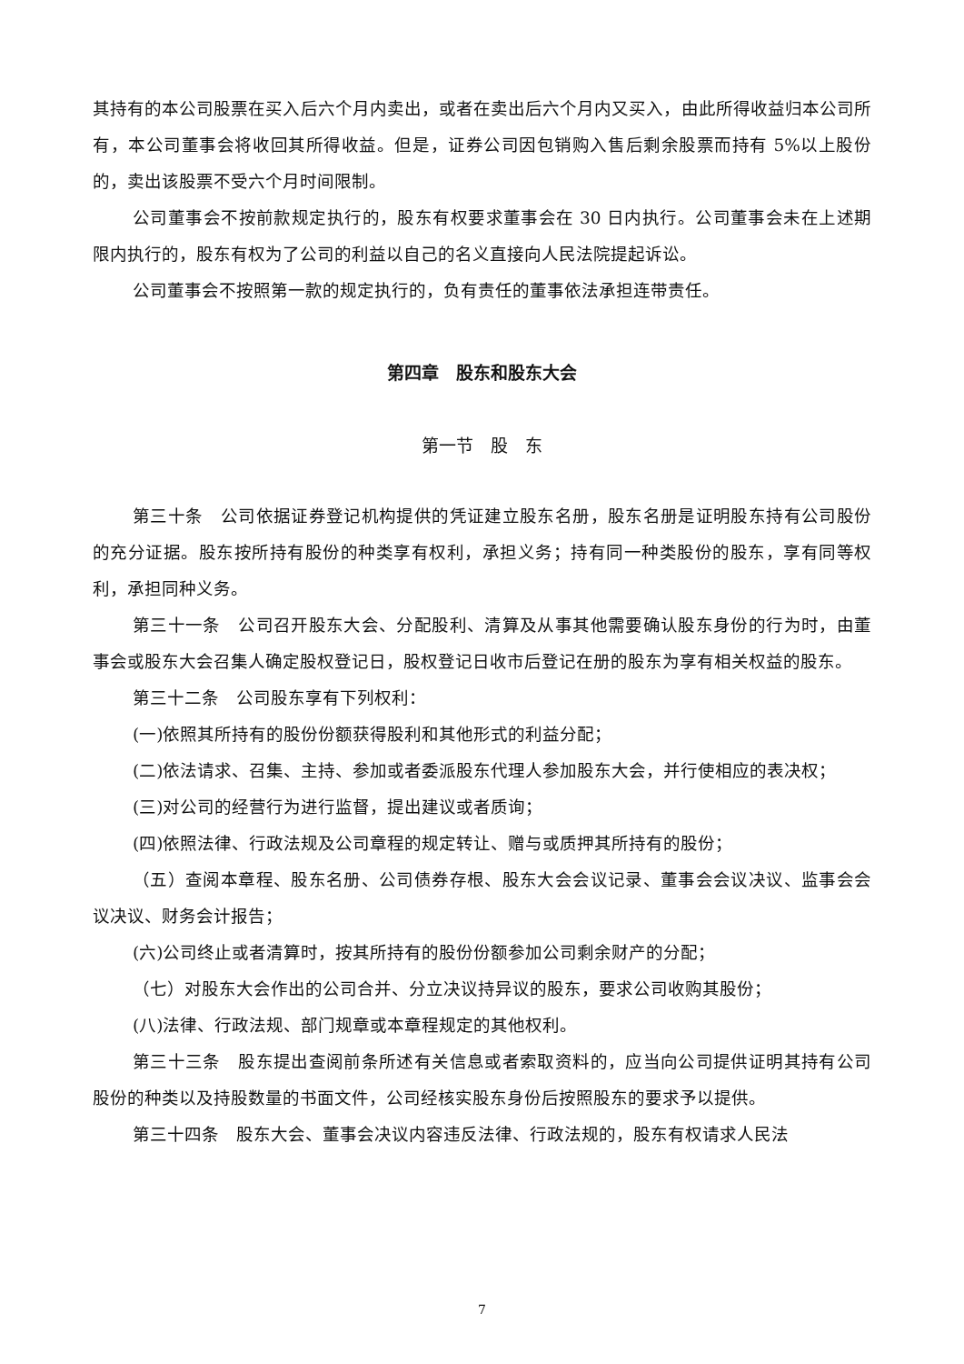其持有的本公司股票在买入后六个月内卖出，或者在卖出后六个月内又买入，由此所得收益归本公司所有，本公司董事会将收回其所得收益。但是，证券公司因包销购入售后剩余股票而持有 5%以上股份的，卖出该股票不受六个月时间限制。
公司董事会不按前款规定执行的，股东有权要求董事会在 30 日内执行。公司董事会未在上述期限内执行的，股东有权为了公司的利益以自己的名义直接向人民法院提起诉讼。
公司董事会不按照第一款的规定执行的，负有责任的董事依法承担连带责任。
第四章　股东和股东大会
第一节　股　东
第三十条　公司依据证券登记机构提供的凭证建立股东名册，股东名册是证明股东持有公司股份的充分证据。股东按所持有股份的种类享有权利，承担义务；持有同一种类股份的股东，享有同等权利，承担同种义务。
第三十一条　公司召开股东大会、分配股利、清算及从事其他需要确认股东身份的行为时，由董事会或股东大会召集人确定股权登记日，股权登记日收市后登记在册的股东为享有相关权益的股东。
第三十二条　公司股东享有下列权利：
(一)依照其所持有的股份份额获得股利和其他形式的利益分配；
(二)依法请求、召集、主持、参加或者委派股东代理人参加股东大会，并行使相应的表决权；
(三)对公司的经营行为进行监督，提出建议或者质询；
(四)依照法律、行政法规及公司章程的规定转让、赠与或质押其所持有的股份；
（五）查阅本章程、股东名册、公司债券存根、股东大会会议记录、董事会会议决议、监事会会议决议、财务会计报告；
(六)公司终止或者清算时，按其所持有的股份份额参加公司剩余财产的分配；
（七）对股东大会作出的公司合并、分立决议持异议的股东，要求公司收购其股份；
(八)法律、行政法规、部门规章或本章程规定的其他权利。
第三十三条　股东提出查阅前条所述有关信息或者索取资料的，应当向公司提供证明其持有公司股份的种类以及持股数量的书面文件，公司经核实股东身份后按照股东的要求予以提供。
第三十四条　股东大会、董事会决议内容违反法律、行政法规的，股东有权请求人民法
7